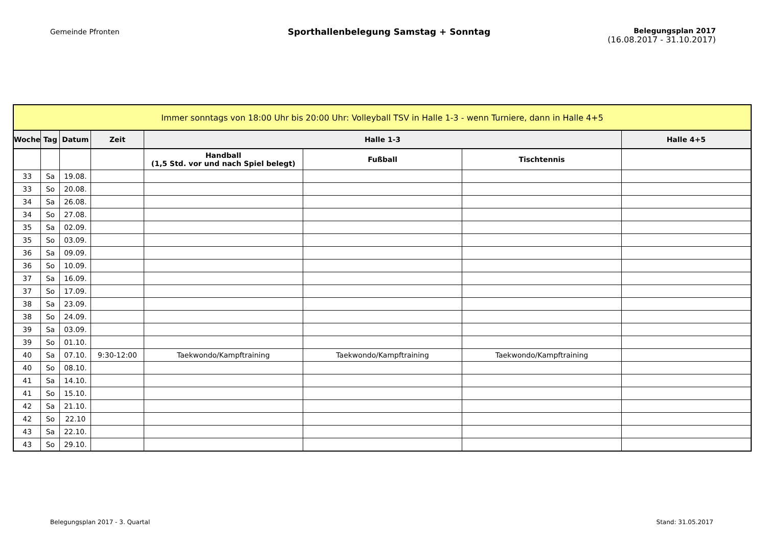Gemeinde Pfronten
Sporthallenbelegung Samstag + Sonntag
Belegungsplan 2017
(16.08.2017 - 31.10.2017)
| Immer sonntags von 18:00 Uhr bis 20:00 Uhr: Volleyball TSV in Halle 1-3 - wenn Turniere, dann in Halle 4+5 | | | | | | | |
| --- | --- | --- | --- | --- | --- | --- | --- |
| Woche | Tag | Datum | Zeit | Halle 1-3 | | | Halle 4+5 |
| | | | | Handball (1,5 Std. vor und nach Spiel belegt) | Fußball | Tischtennis | |
| 33 | Sa | 19.08. | | | | | |
| 33 | So | 20.08. | | | | | |
| 34 | Sa | 26.08. | | | | | |
| 34 | So | 27.08. | | | | | |
| 35 | Sa | 02.09. | | | | | |
| 35 | So | 03.09. | | | | | |
| 36 | Sa | 09.09. | | | | | |
| 36 | So | 10.09. | | | | | |
| 37 | Sa | 16.09. | | | | | |
| 37 | So | 17.09. | | | | | |
| 38 | Sa | 23.09. | | | | | |
| 38 | So | 24.09. | | | | | |
| 39 | Sa | 03.09. | | | | | |
| 39 | So | 01.10. | | | | | |
| 40 | Sa | 07.10. | 9:30-12:00 | Taekwondo/Kampftraining | Taekwondo/Kampftraining | Taekwondo/Kampftraining | |
| 40 | So | 08.10. | | | | | |
| 41 | Sa | 14.10. | | | | | |
| 41 | So | 15.10. | | | | | |
| 42 | Sa | 21.10. | | | | | |
| 42 | So | 22.10 | | | | | |
| 43 | Sa | 22.10. | | | | | |
| 43 | So | 29.10. | | | | | |
Belegungsplan 2017 - 3. Quartal Stand: 31.05.2017